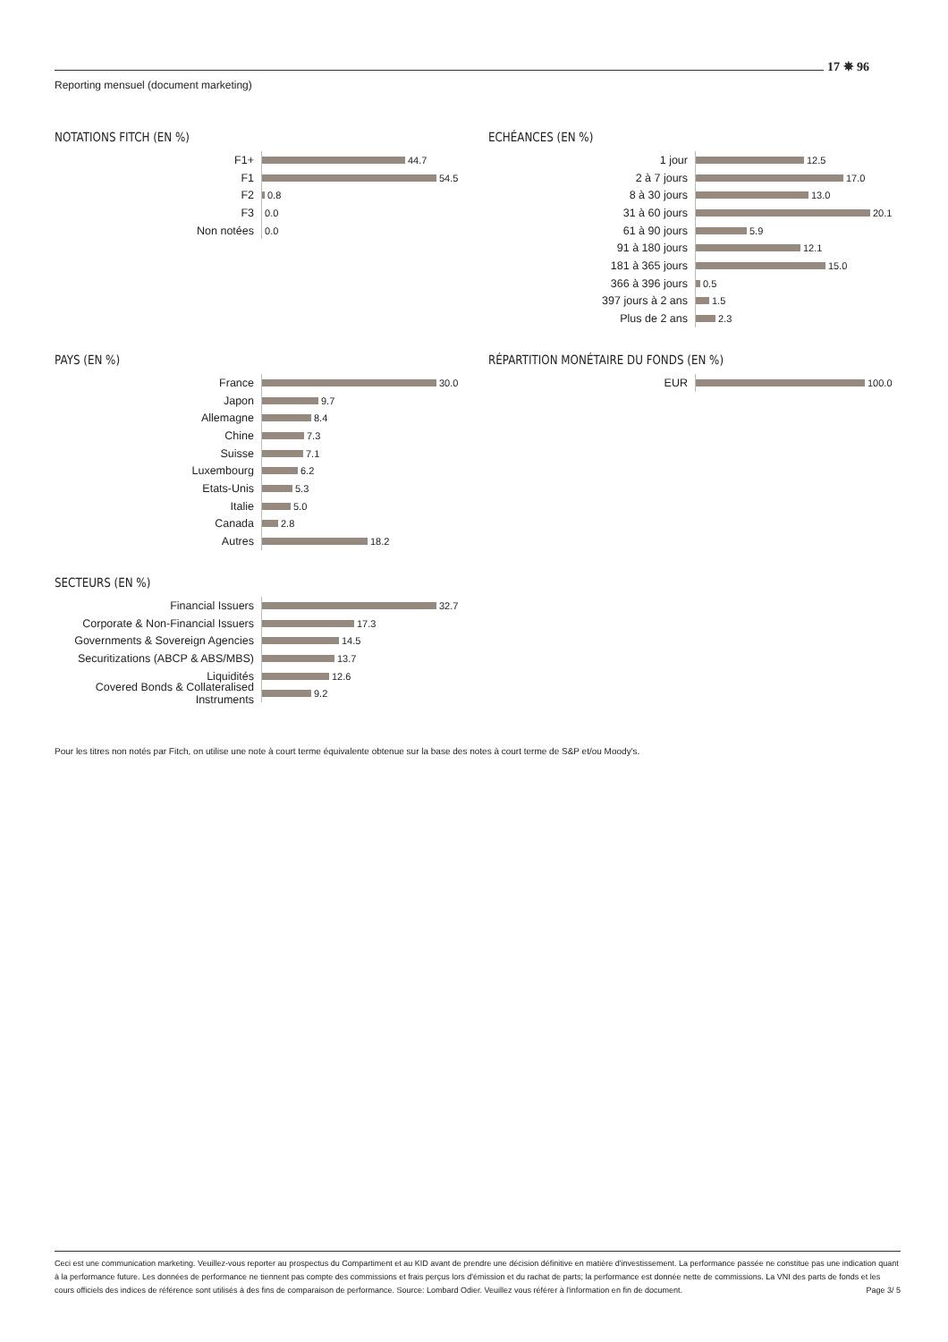17 ✵ 96
Reporting mensuel (document marketing)
NOTATIONS FITCH (EN %)
F1+
44.7
F1
54.5
F2
0.8
F3
0.0
Non notées
0.0
ECHÉANCES (EN %)
1 jour
12.5
2 à 7 jours
17.0
8 à 30 jours
13.0
31 à 60 jours
20.1
61 à 90 jours
5.9
91 à 180 jours
12.1
181 à 365 jours
15.0
366 à 396 jours
0.5
397 jours à 2 ans
1.5
Plus de 2 ans
2.3
PAYS (EN %)
France
30.0
Japon
9.7
Allemagne
8.4
Chine
7.3
Suisse
7.1
Luxembourg
6.2
Etats-Unis
5.3
Italie
5.0
Canada
2.8
Autres
18.2
RÉPARTITION MONÉTAIRE DU FONDS (EN %)
EUR
100.0
SECTEURS (EN %)
Financial Issuers
32.7
Corporate & Non-Financial Issuers
17.3
Governments & Sovereign Agencies
14.5
Securitizations (ABCP & ABS/MBS)
13.7
Liquidités
12.6
Covered Bonds & Collateralised Instruments
9.2
Pour les titres non notés par Fitch, on utilise une note à court terme équivalente obtenue sur la base des notes à court terme de S&P et/ou Moody's.
Ceci est une communication marketing. Veuillez-vous reporter au prospectus du Compartiment et au KID avant de prendre une décision définitive en matière d'investissement. La performance passée ne constitue pas une indication quant à la performance future. Les données de performance ne tiennent pas compte des commissions et frais perçus lors d'émission et du rachat de parts; la performance est donnée nette de commissions. La VNI des parts de fonds et les cours officiels des indices de référence sont utilisés à des fins de comparaison de performance. Source: Lombard Odier. Veuillez vous référer à l'information en fin de document. Page 3/ 5